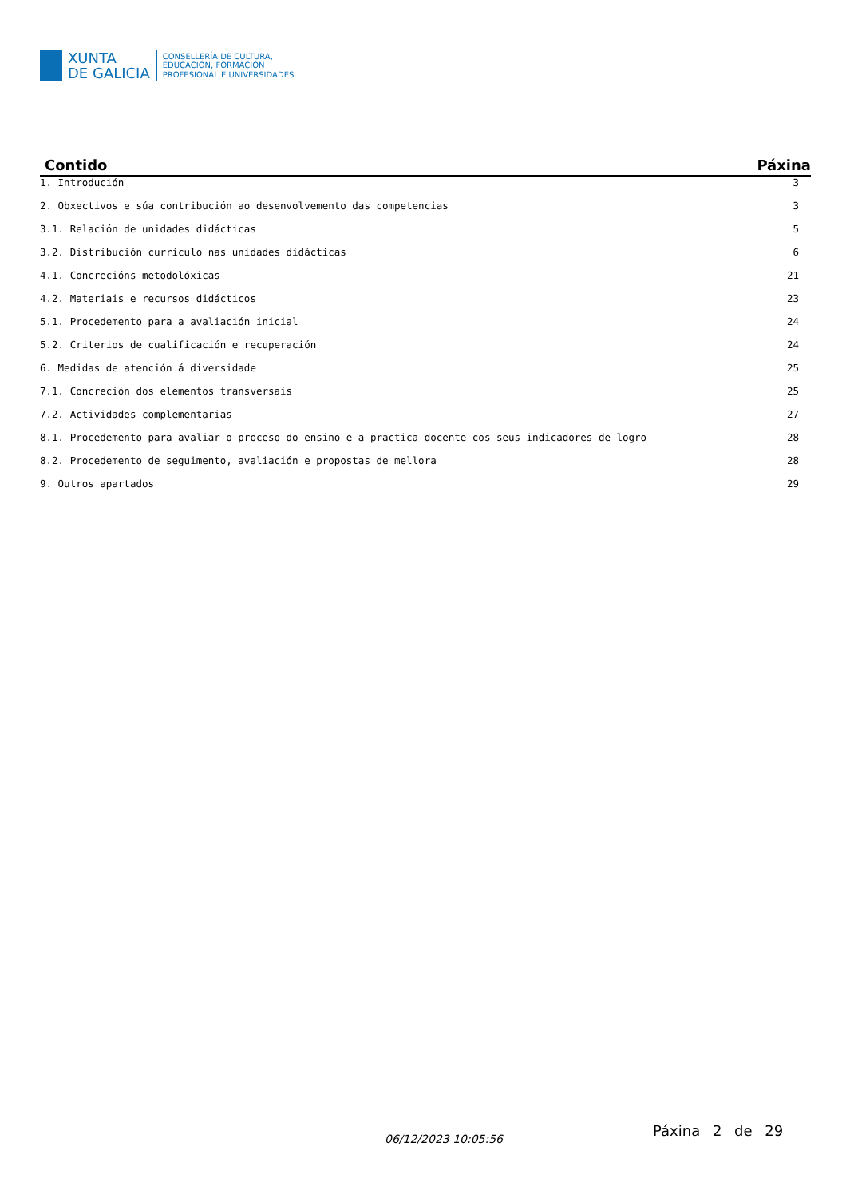XUNTA
DE GALICIA
CONSELLERÍA DE CULTURA,
EDUCACIÓN, FORMACIÓN
PROFESIONAL E UNIVERSIDADES
| Contido | Páxina |
| --- | --- |
| 1. Introdución | 3 |
| 2. Obxectivos e súa contribución ao desenvolvemento das competencias | 3 |
| 3.1. Relación de unidades didácticas | 5 |
| 3.2. Distribución currículo nas unidades didácticas | 6 |
| 4.1. Concrecións metodolóxicas | 21 |
| 4.2. Materiais e recursos didácticos | 23 |
| 5.1. Procedemento para a avaliación inicial | 24 |
| 5.2. Criterios de cualificación e recuperación | 24 |
| 6. Medidas de atención á diversidade | 25 |
| 7.1. Concreción dos elementos transversais | 25 |
| 7.2. Actividades complementarias | 27 |
| 8.1. Procedemento para avaliar o proceso do ensino e a practica docente cos seus indicadores de logro | 28 |
| 8.2. Procedemento de seguimento, avaliación e propostas de mellora | 28 |
| 9. Outros apartados | 29 |
06/12/2023 10:05:56 Páxina 2 de 29